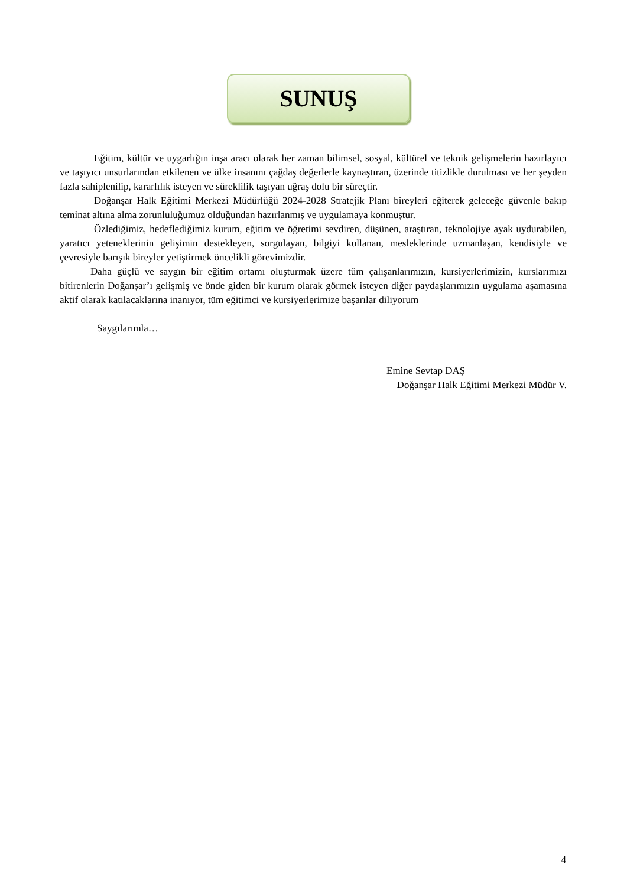SUNUŞ
Eğitim, kültür ve uygarlığın inşa aracı olarak her zaman bilimsel, sosyal, kültürel ve teknik gelişmelerin hazırlayıcı ve taşıyıcı unsurlarından etkilenen ve ülke insanını çağdaş değerlerle kaynaştıran, üzerinde titizlikle durulması ve her şeyden fazla sahiplenilip, kararlılık isteyen ve süreklilik taşıyan uğraş dolu bir süreçtir.
Doğanşar Halk Eğitimi Merkezi Müdürlüğü 2024-2028 Stratejik Planı bireyleri eğiterek geleceğe güvenle bakıp teminat altına alma zorunluluğumuz olduğundan hazırlanmış ve uygulamaya konmuştur.
Özlediğimiz, hedeflediğimiz kurum, eğitim ve öğretimi sevdiren, düşünen, araştıran, teknolojiye ayak uydurabilen, yaratıcı yeteneklerinin gelişimin destekleyen, sorgulayan, bilgiyi kullanan, mesleklerinde uzmanlaşan, kendisiyle ve çevresiyle barışık bireyler yetiştirmek öncelikli görevimizdir.
Daha güçlü ve saygın bir eğitim ortamı oluşturmak üzere tüm çalışanlarımızın, kursiyerlerimizin, kurslarımızı bitirenlerin Doğanşar’ı gelişmiş ve önde giden bir kurum olarak görmek isteyen diğer paydaşlarımızın uygulama aşamasına aktif olarak katılacaklarına inanıyor, tüm eğitimci ve kursiyerlerimize başarılar diliyorum
Saygılarımla…
Emine Sevtap DAŞ
Doğanşar Halk Eğitimi Merkezi Müdür V.
4